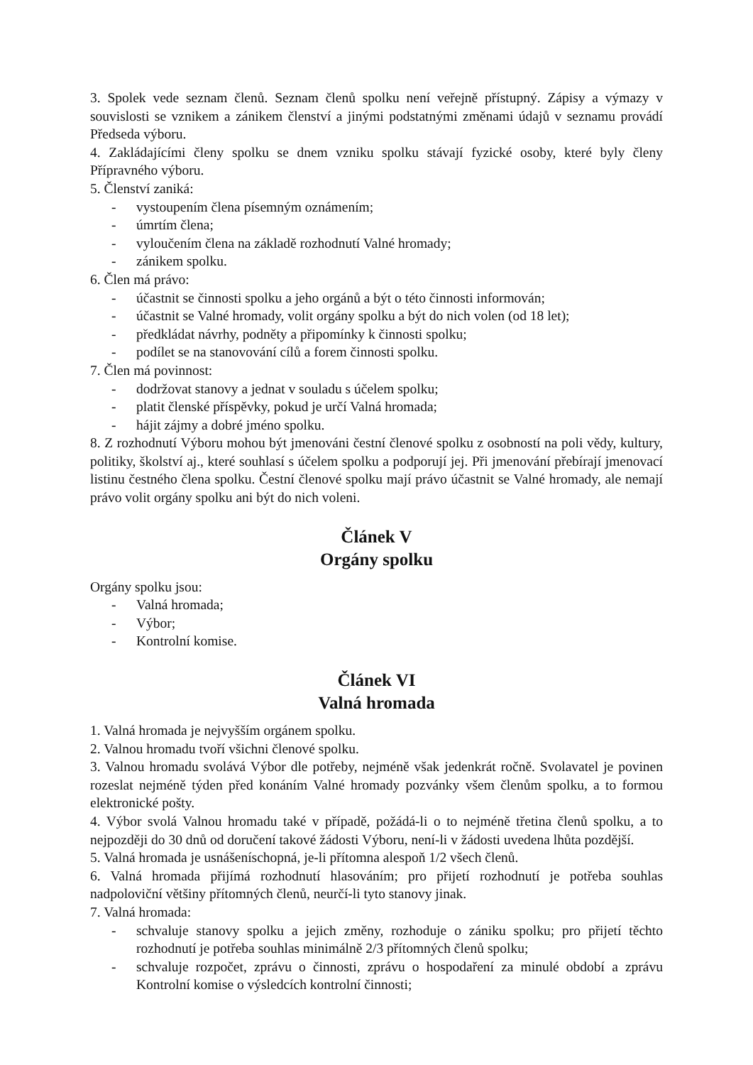3. Spolek vede seznam členů. Seznam členů spolku není veřejně přístupný. Zápisy a výmazy v souvislosti se vznikem a zánikem členství a jinými podstatnými změnami údajů v seznamu provádí Předseda výboru.
4. Zakládajícími členy spolku se dnem vzniku spolku stávají fyzické osoby, které byly členy Přípravného výboru.
5. Členství zaniká:
- vystoupením člena písemným oznámením;
- úmrtím člena;
- vyloučením člena na základě rozhodnutí Valné hromady;
- zánikem spolku.
6. Člen má právo:
- účastnit se činnosti spolku a jeho orgánů a být o této činnosti informován;
- účastnit se Valné hromady, volit orgány spolku a být do nich volen (od 18 let);
- předkládat návrhy, podněty a připomínky k činnosti spolku;
- podílet se na stanovování cílů a forem činnosti spolku.
7. Člen má povinnost:
- dodržovat stanovy a jednat v souladu s účelem spolku;
- platit členské příspěvky, pokud je určí Valná hromada;
- hájit zájmy a dobré jméno spolku.
8. Z rozhodnutí Výboru mohou být jmenováni čestní členové spolku z osobností na poli vědy, kultury, politiky, školství aj., které souhlasí s účelem spolku a podporují jej. Při jmenování přebírají jmenovací listinu čestného člena spolku. Čestní členové spolku mají právo účastnit se Valné hromady, ale nemají právo volit orgány spolku ani být do nich voleni.
Článek V
Orgány spolku
Orgány spolku jsou:
- Valná hromada;
- Výbor;
- Kontrolní komise.
Článek VI
Valná hromada
1. Valná hromada je nejvyšším orgánem spolku.
2. Valnou hromadu tvoří všichni členové spolku.
3. Valnou hromadu svolává Výbor dle potřeby, nejméně však jedenkrát ročně. Svolavatel je povinen rozeslat nejméně týden před konáním Valné hromady pozvánky všem členům spolku, a to formou elektronické pošty.
4. Výbor svolá Valnou hromadu také v případě, požádá-li o to nejméně třetina členů spolku, a to nejpozději do 30 dnů od doručení takové žádosti Výboru, není-li v žádosti uvedena lhůta pozdější.
5. Valná hromada je usnášeníschopná, je-li přítomna alespoň 1/2 všech členů.
6. Valná hromada přijímá rozhodnutí hlasováním; pro přijetí rozhodnutí je potřeba souhlas nadpoloviční většiny přítomných členů, neurčí-li tyto stanovy jinak.
7. Valná hromada:
- schvaluje stanovy spolku a jejich změny, rozhoduje o zániku spolku; pro přijetí těchto rozhodnutí je potřeba souhlas minimálně 2/3 přítomných členů spolku;
- schvaluje rozpočet, zprávu o činnosti, zprávu o hospodaření za minulé období a zprávu Kontrolní komise o výsledcích kontrolní činnosti;